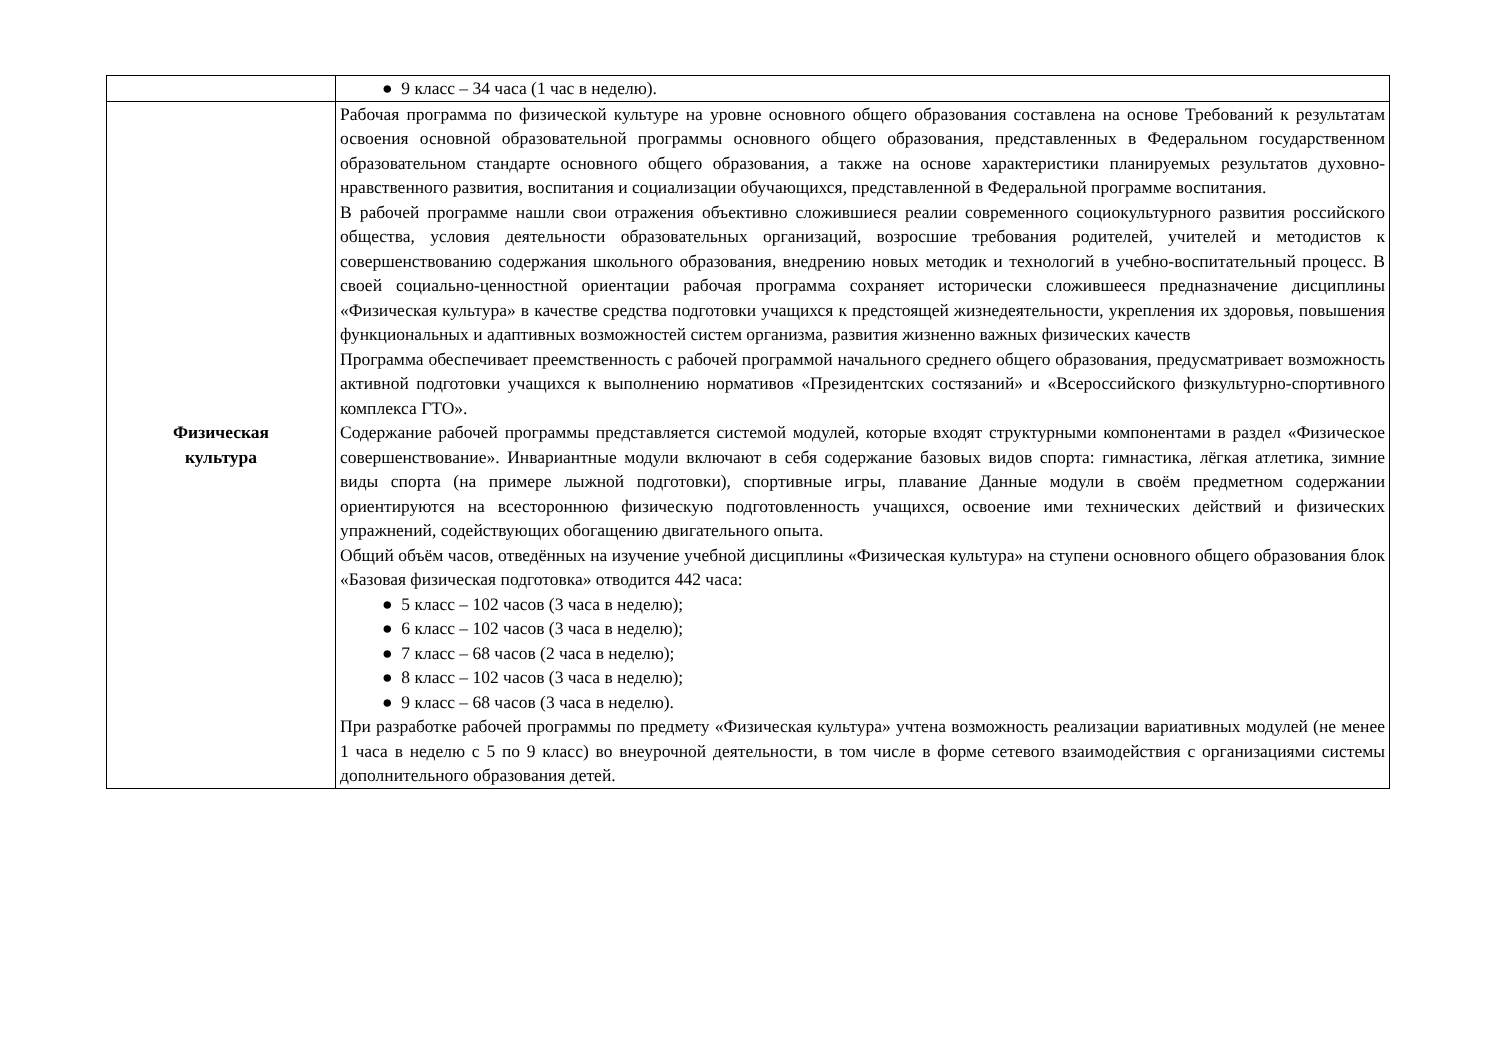| | ● 9 класс – 34 часа (1 час в неделю). |
| Физическая культура | Рабочая программа по физической культуре на уровне основного общего образования составлена на основе Требований к результатам освоения основной образовательной программы основного общего образования, представленных в Федеральном государственном образовательном стандарте основного общего образования, а также на основе характеристики планируемых результатов духовно-нравственного развития, воспитания и социализации обучающихся, представленной в Федеральной программе воспитания. В рабочей программе нашли свои отражения объективно сложившиеся реалии современного социокультурного развития российского общества, условия деятельности образовательных организаций, возросшие требования родителей, учителей и методистов к совершенствованию содержания школьного образования, внедрению новых методик и технологий в учебно-воспитательный процесс. В своей социально-ценностной ориентации рабочая программа сохраняет исторически сложившееся предназначение дисциплины «Физическая культура» в качестве средства подготовки учащихся к предстоящей жизнедеятельности, укрепления их здоровья, повышения функциональных и адаптивных возможностей систем организма, развития жизненно важных физических качеств Программа обеспечивает преемственность с рабочей программой начального среднего общего образования, предусматривает возможность активной подготовки учащихся к выполнению нормативов «Президентских состязаний» и «Всероссийского физкультурно-спортивного комплекса ГТО». Содержание рабочей программы представляется системой модулей, которые входят структурными компонентами в раздел «Физическое совершенствование». Инвариантные модули включают в себя содержание базовых видов спорта: гимнастика, лёгкая атлетика, зимние виды спорта (на примере лыжной подготовки), спортивные игры, плавание Данные модули в своём предметном содержании ориентируются на всестороннюю физическую подготовленность учащихся, освоение ими технических действий и физических упражнений, содействующих обогащению двигательного опыта. Общий объём часов, отведённых на изучение учебной дисциплины «Физическая культура» на ступени основного общего образования блок «Базовая физическая подготовка» отводится 442 часа: ● 5 класс – 102 часов (3 часа в неделю); ● 6 класс – 102 часов (3 часа в неделю); ● 7 класс – 68 часов (2 часа в неделю); ● 8 класс – 102 часов (3 часа в неделю); ● 9 класс – 68 часов (3 часа в неделю). При разработке рабочей программы по предмету «Физическая культура» учтена возможность реализации вариативных модулей (не менее 1 часа в неделю с 5 по 9 класс) во внеурочной деятельности, в том числе в форме сетевого взаимодействия с организациями системы дополнительного образования детей. |